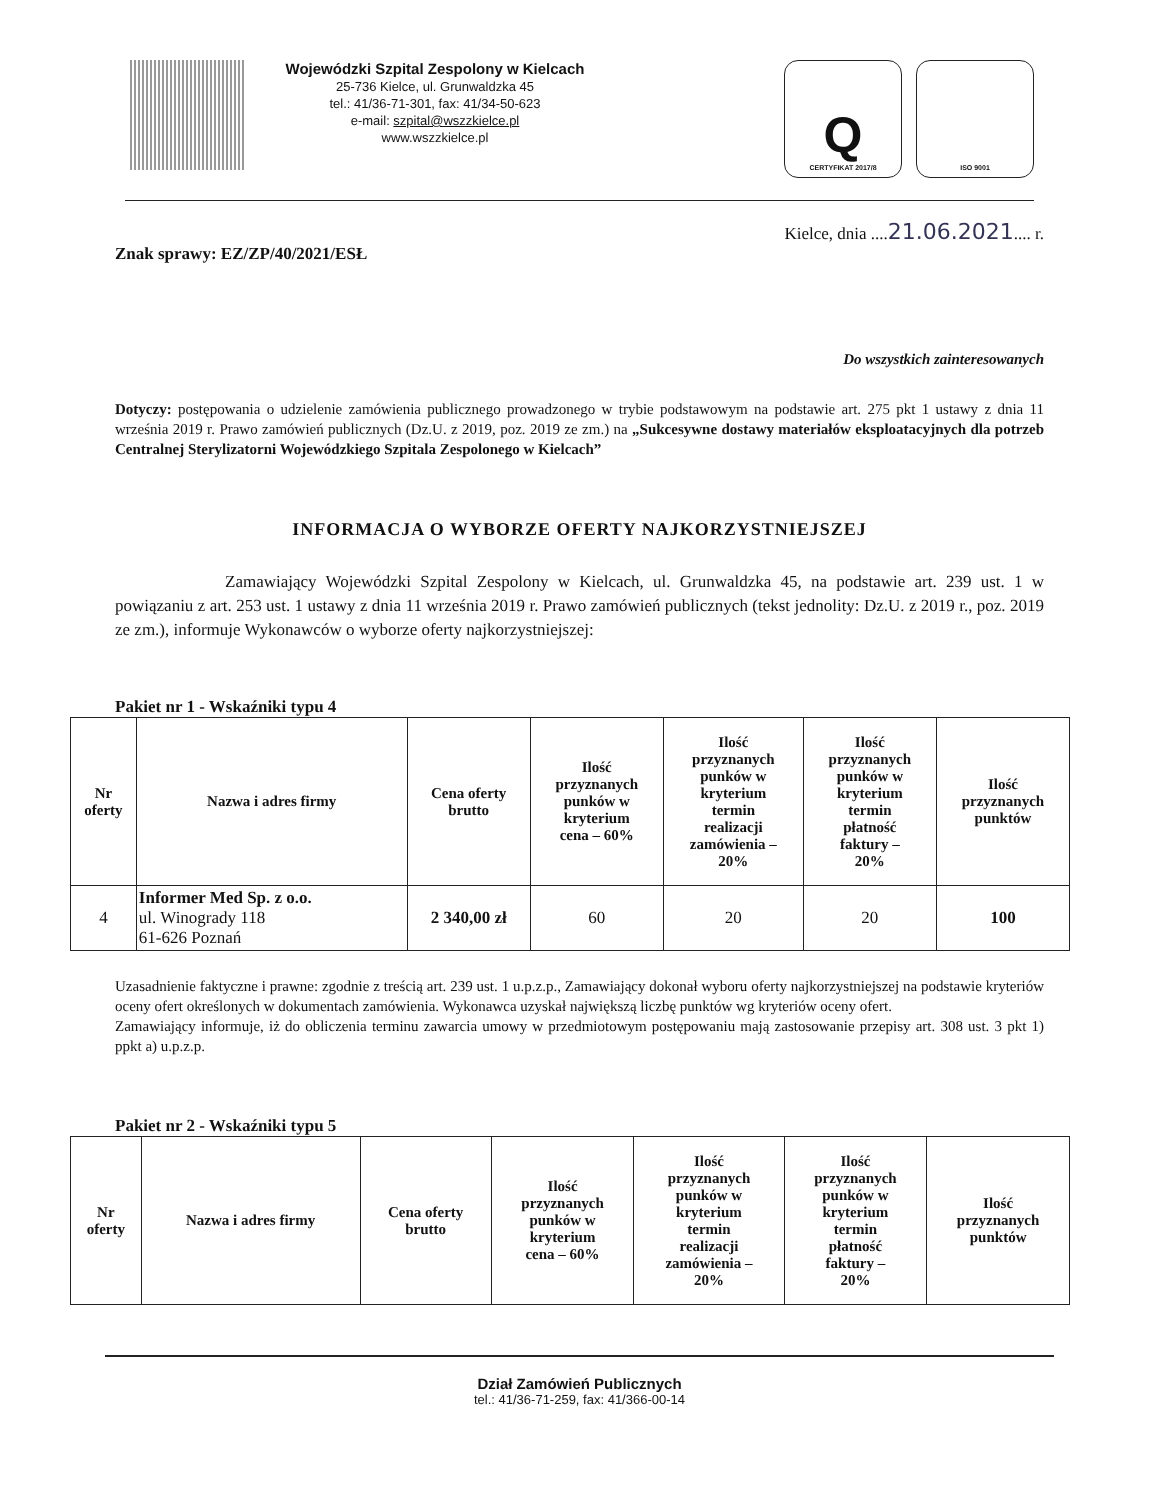Wojewódzki Szpital Zespolony w Kielcach
25-736 Kielce, ul. Grunwaldzka 45
tel.: 41/36-71-301, fax: 41/34-50-623
e-mail: szpital@wszzkielce.pl
www.wszzkielce.pl
Q
CERTYFIKAT 2017/8
ISO 9001
Kielce, dnia ....21.06.2021.... r.
Znak sprawy: EZ/ZP/40/2021/ESŁ
Do wszystkich zainteresowanych
Dotyczy: postępowania o udzielenie zamówienia publicznego prowadzonego w trybie podstawowym na podstawie art. 275 pkt 1 ustawy z dnia 11 września 2019 r. Prawo zamówień publicznych (Dz.U. z 2019, poz. 2019 ze zm.) na „Sukcesywne dostawy materiałów eksploatacyjnych dla potrzeb Centralnej Sterylizatorni Wojewódzkiego Szpitala Zespolonego w Kielcach”
INFORMACJA O WYBORZE OFERTY NAJKORZYSTNIEJSZEJ
Zamawiający Wojewódzki Szpital Zespolony w Kielcach, ul. Grunwaldzka 45, na podstawie art. 239 ust. 1 w powiązaniu z art. 253 ust. 1 ustawy z dnia 11 września 2019 r. Prawo zamówień publicznych (tekst jednolity: Dz.U. z 2019 r., poz. 2019 ze zm.), informuje Wykonawców o wyborze oferty najkorzystniejszej:
Pakiet nr 1 - Wskaźniki typu 4
| Nr oferty | Nazwa i adres firmy | Cena oferty brutto | Ilość przyznanych punków w kryterium cena – 60% | Ilość przyznanych punków w kryterium termin realizacji zamówienia – 20% | Ilość przyznanych punków w kryterium termin płatność faktury – 20% | Ilość przyznanych punktów |
| --- | --- | --- | --- | --- | --- | --- |
| 4 | Informer Med Sp. z o.o. ul. Winogrady 118 61-626 Poznań | 2 340,00 zł | 60 | 20 | 20 | 100 |
Uzasadnienie faktyczne i prawne: zgodnie z treścią art. 239 ust. 1 u.p.z.p., Zamawiający dokonał wyboru oferty najkorzystniejszej na podstawie kryteriów oceny ofert określonych w dokumentach zamówienia. Wykonawca uzyskał największą liczbę punktów wg kryteriów oceny ofert.
Zamawiający informuje, iż do obliczenia terminu zawarcia umowy w przedmiotowym postępowaniu mają zastosowanie przepisy art. 308 ust. 3 pkt 1) ppkt a) u.p.z.p.
Pakiet nr 2 - Wskaźniki typu 5
| Nr oferty | Nazwa i adres firmy | Cena oferty brutto | Ilość przyznanych punków w kryterium cena – 60% | Ilość przyznanych punków w kryterium termin realizacji zamówienia – 20% | Ilość przyznanych punków w kryterium termin płatność faktury – 20% | Ilość przyznanych punktów |
| --- | --- | --- | --- | --- | --- | --- |
Dział Zamówień Publicznych
tel.: 41/36-71-259, fax: 41/366-00-14